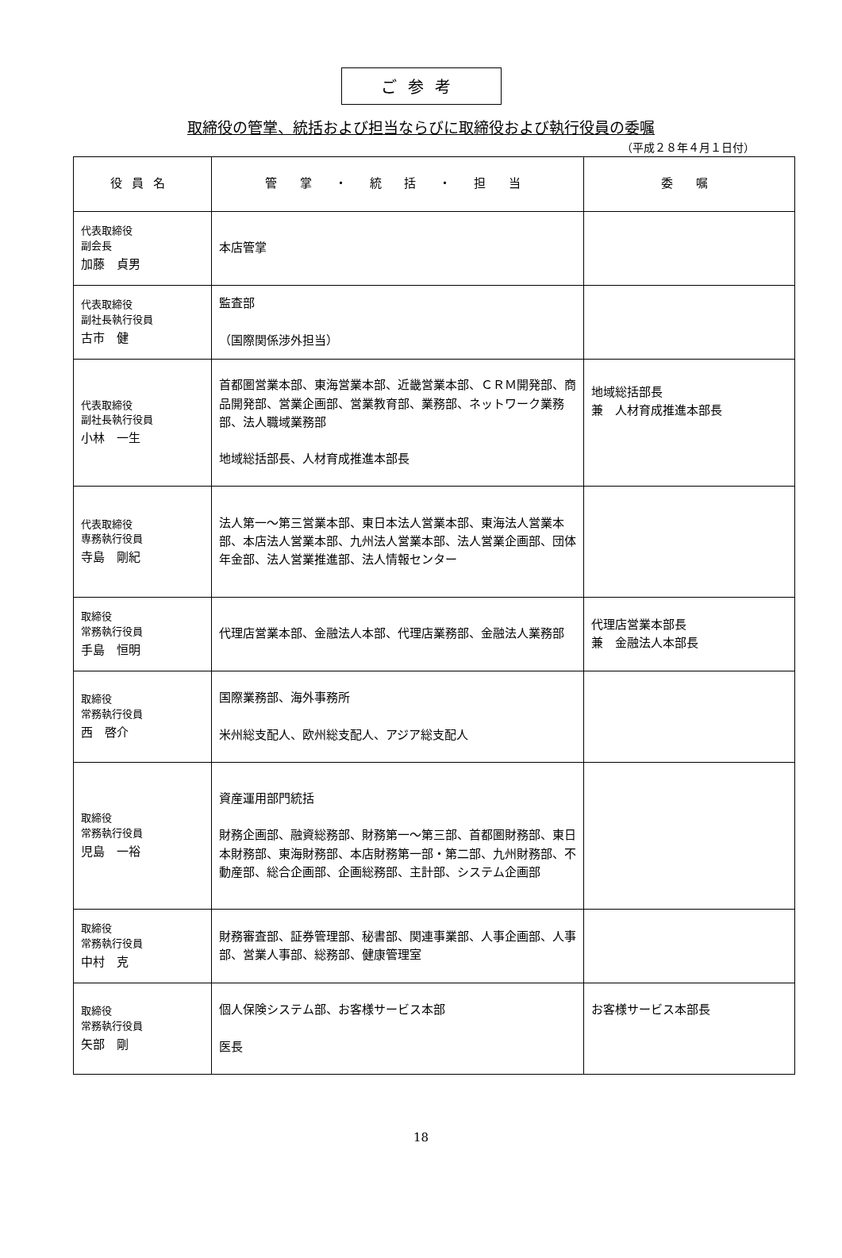ご参考
取締役の管掌、統括および担当ならびに取締役および執行役員の委嘱
（平成２８年４月１日付）
| 役員名 | 管 掌 ・ 統 括 ・ 担 当 | 委 嘱 |
| --- | --- | --- |
| 代表取締役 副会長 加藤 貞男 | 本店管掌 | |
| 代表取締役 副社長執行役員 古市 健 | 監査部 （国際関係渉外担当） | |
| 代表取締役 副社長執行役員 小林 一生 | 首都圏営業本部、東海営業本部、近畿営業本部、ＣＲＭ開発部、商品開発部、営業企画部、営業教育部、業務部、ネットワーク業務部、法人職域業務部 地域総括部長、人材育成推進本部長 | 地域総括部長 兼 人材育成推進本部長 |
| 代表取締役 専務執行役員 寺島 剛紀 | 法人第一～第三営業本部、東日本法人営業本部、東海法人営業本部、本店法人営業本部、九州法人営業本部、法人営業企画部、団体年金部、法人営業推進部、法人情報センター | |
| 取締役 常務執行役員 手島 恒明 | 代理店営業本部、金融法人本部、代理店業務部、金融法人業務部 | 代理店営業本部長 兼 金融法人本部長 |
| 取締役 常務執行役員 西 啓介 | 国際業務部、海外事務所 米州総支配人、欧州総支配人、アジア総支配人 | |
| 取締役 常務執行役員 児島 一裕 | 資産運用部門統括 財務企画部、融資総務部、財務第一～第三部、首都圏財務部、東日本財務部、東海財務部、本店財務第一部・第二部、九州財務部、不動産部、総合企画部、企画総務部、主計部、システム企画部 | |
| 取締役 常務執行役員 中村 克 | 財務審査部、証券管理部、秘書部、関連事業部、人事企画部、人事部、営業人事部、総務部、健康管理室 | |
| 取締役 常務執行役員 矢部 剛 | 個人保険システム部、お客様サービス本部 医長 | お客様サービス本部長 |
18